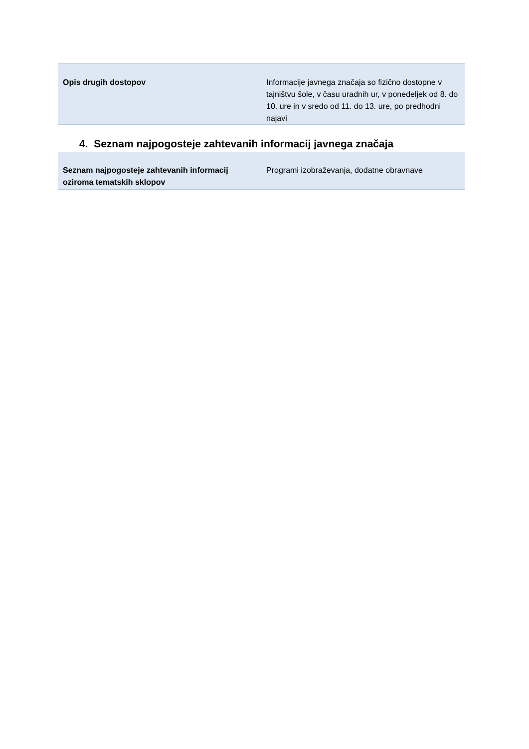| Opis drugih dostopov | Informacije javnega značaja so fizično dostopne v tajništvu šole, v času uradnih ur, v ponedeljek od 8. do 10. ure in v sredo od 11. do 13. ure, po predhodni najavi |
4. Seznam najpogosteje zahtevanih informacij javnega značaja
| Seznam najpogosteje zahtevanih informacij oziroma tematskih sklopov | Programi izobraževanja, dodatne obravnave |